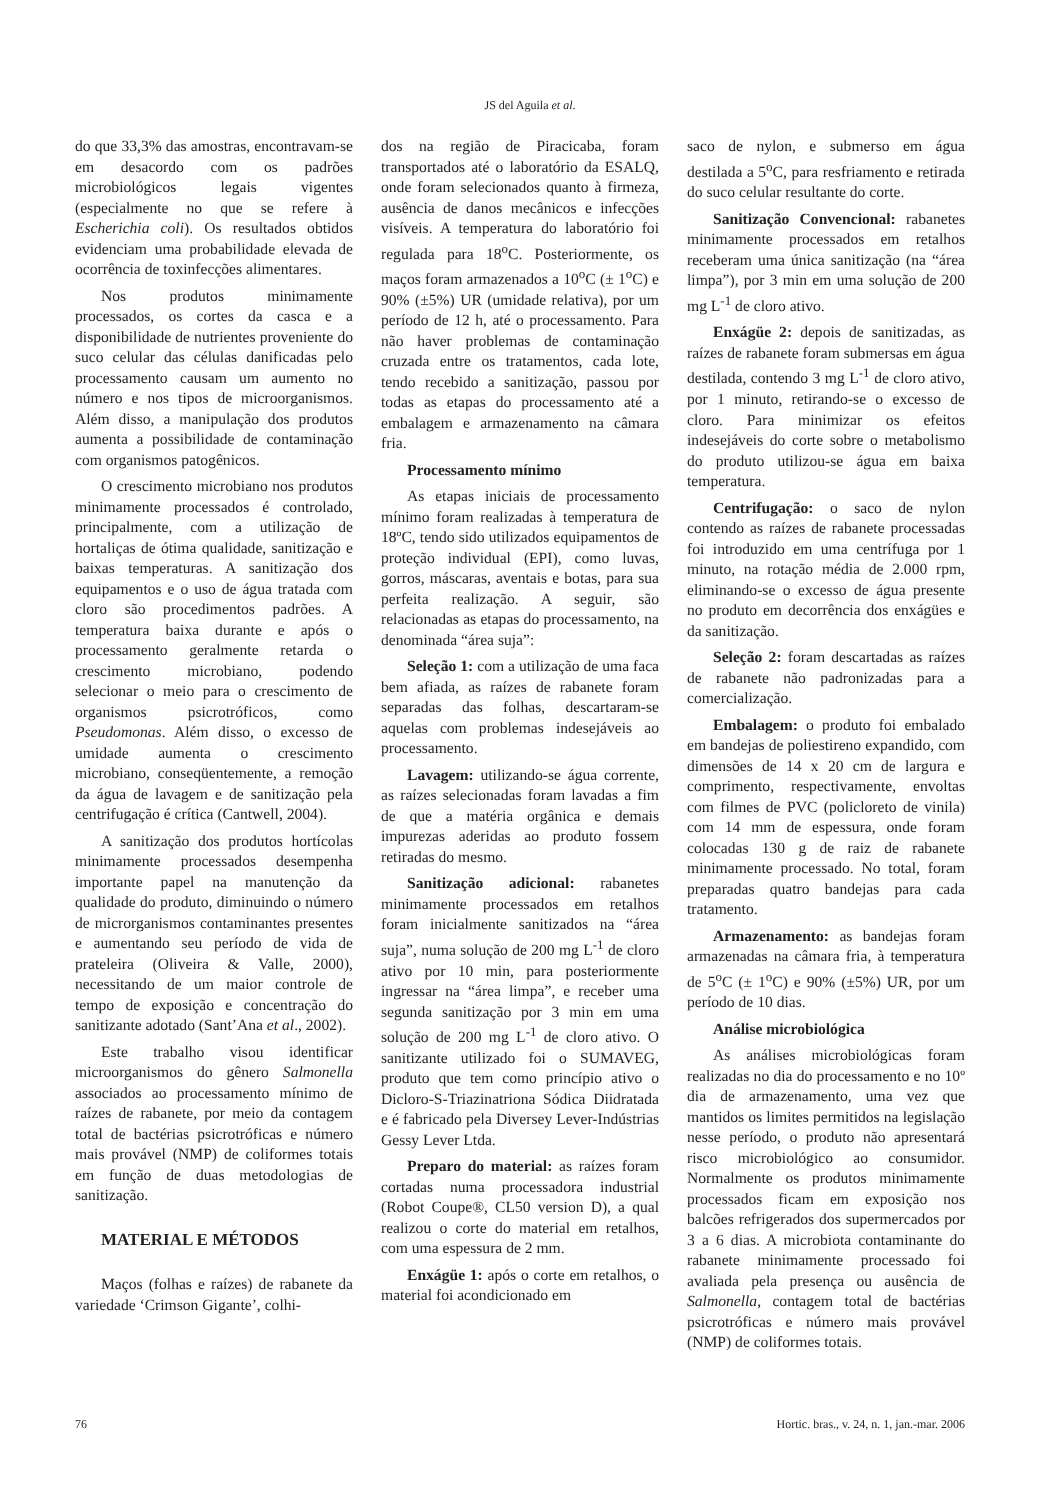JS del Aguila et al.
do que 33,3% das amostras, encontravam-se em desacordo com os padrões microbiológicos legais vigentes (especialmente no que se refere à Escherichia coli). Os resultados obtidos evidenciam uma probabilidade elevada de ocorrência de toxinfecções alimentares.
Nos produtos minimamente processados, os cortes da casca e a disponibilidade de nutrientes proveniente do suco celular das células danificadas pelo processamento causam um aumento no número e nos tipos de microorganismos. Além disso, a manipulação dos produtos aumenta a possibilidade de contaminação com organismos patogênicos.
O crescimento microbiano nos produtos minimamente processados é controlado, principalmente, com a utilização de hortaliças de ótima qualidade, sanitização e baixas temperaturas. A sanitização dos equipamentos e o uso de água tratada com cloro são procedimentos padrões. A temperatura baixa durante e após o processamento geralmente retarda o crescimento microbiano, podendo selecionar o meio para o crescimento de organismos psicrotróficos, como Pseudomonas. Além disso, o excesso de umidade aumenta o crescimento microbiano, conseqüentemente, a remoção da água de lavagem e de sanitização pela centrifugação é crítica (Cantwell, 2004).
A sanitização dos produtos hortícolas minimamente processados desempenha importante papel na manutenção da qualidade do produto, diminuindo o número de microrganismos contaminantes presentes e aumentando seu período de vida de prateleira (Oliveira & Valle, 2000), necessitando de um maior controle de tempo de exposição e concentração do sanitizante adotado (Sant’Ana et al., 2002).
Este trabalho visou identificar microorganismos do gênero Salmonella associados ao processamento mínimo de raízes de rabanete, por meio da contagem total de bactérias psicrotróficas e número mais provável (NMP) de coliformes totais em função de duas metodologias de sanitização.
MATERIAL E MÉTODOS
Maços (folhas e raízes) de rabanete da variedade ‘Crimson Gigante’, colhi-
dos na região de Piracicaba, foram transportados até o laboratório da ESALQ, onde foram selecionados quanto à firmeza, ausência de danos mecânicos e infecções visíveis. A temperatura do laboratório foi regulada para 18<sup>o</sup>C. Posteriormente, os maços foram armazenados a 10<sup>o</sup>C (± 1<sup>o</sup>C) e 90% (±5%) UR (umidade relativa), por um período de 12 h, até o processamento. Para não haver problemas de contaminação cruzada entre os tratamentos, cada lote, tendo recebido a sanitização, passou por todas as etapas do processamento até a embalagem e armazenamento na câmara fria.
Processamento mínimo
As etapas iniciais de processamento mínimo foram realizadas à temperatura de 18ºC, tendo sido utilizados equipamentos de proteção individual (EPI), como luvas, gorros, máscaras, aventais e botas, para sua perfeita realização. A seguir, são relacionadas as etapas do processamento, na denominada “área suja”:
Seleção 1: com a utilização de uma faca bem afiada, as raízes de rabanete foram separadas das folhas, descartaram-se aquelas com problemas indesejáveis ao processamento.
Lavagem: utilizando-se água corrente, as raízes selecionadas foram lavadas a fim de que a matéria orgânica e demais impurezas aderidas ao produto fossem retiradas do mesmo.
Sanitização adicional: rabanetes minimamente processados em retalhos foram inicialmente sanitizados na “área suja”, numa solução de 200 mg L<sup>-1</sup> de cloro ativo por 10 min, para posteriormente ingressar na “área limpa”, e receber uma segunda sanitização por 3 min em uma solução de 200 mg L<sup>-1</sup> de cloro ativo. O sanitizante utilizado foi o SUMAVEG, produto que tem como princípio ativo o Dicloro-S-Triazinatriona Sódica Diidratada e é fabricado pela Diversey Lever-Indústrias Gessy Lever Ltda.
Preparo do material: as raízes foram cortadas numa processadora industrial (Robot Coupe®, CL50 version D), a qual realizou o corte do material em retalhos, com uma espessura de 2 mm.
Enxágüe 1: após o corte em retalhos, o material foi acondicionado em
saco de nylon, e submerso em água destilada a 5<sup>o</sup>C, para resfriamento e retirada do suco celular resultante do corte.
Sanitização Convencional: rabanetes minimamente processados em retalhos receberam uma única sanitização (na “área limpa”), por 3 min em uma solução de 200 mg L<sup>-1</sup> de cloro ativo.
Enxágüe 2: depois de sanitizadas, as raízes de rabanete foram submersas em água destilada, contendo 3 mg L<sup>-1</sup> de cloro ativo, por 1 minuto, retirando-se o excesso de cloro. Para minimizar os efeitos indesejáveis do corte sobre o metabolismo do produto utilizou-se água em baixa temperatura.
Centrifugação: o saco de nylon contendo as raízes de rabanete processadas foi introduzido em uma centrífuga por 1 minuto, na rotação média de 2.000 rpm, eliminando-se o excesso de água presente no produto em decorrência dos enxágües e da sanitização.
Seleção 2: foram descartadas as raízes de rabanete não padronizadas para a comercialização.
Embalagem: o produto foi embalado em bandejas de poliestireno expandido, com dimensões de 14 x 20 cm de largura e comprimento, respectivamente, envoltas com filmes de PVC (policloreto de vinila) com 14 mm de espessura, onde foram colocadas 130 g de raiz de rabanete minimamente processado. No total, foram preparadas quatro bandejas para cada tratamento.
Armazenamento: as bandejas foram armazenadas na câmara fria, à temperatura de 5<sup>o</sup>C (± 1<sup>o</sup>C) e 90% (±5%) UR, por um período de 10 dias.
Análise microbiológica
As análises microbiológicas foram realizadas no dia do processamento e no 10º dia de armazenamento, uma vez que mantidos os limites permitidos na legislação nesse período, o produto não apresentará risco microbiológico ao consumidor. Normalmente os produtos minimamente processados ficam em exposição nos balcões refrigerados dos supermercados por 3 a 6 dias. A microbiota contaminante do rabanete minimamente processado foi avaliada pela presença ou ausência de Salmonella, contagem total de bactérias psicrotróficas e número mais provável (NMP) de coliformes totais.
76 Hortic. bras., v. 24, n. 1, jan.-mar. 2006